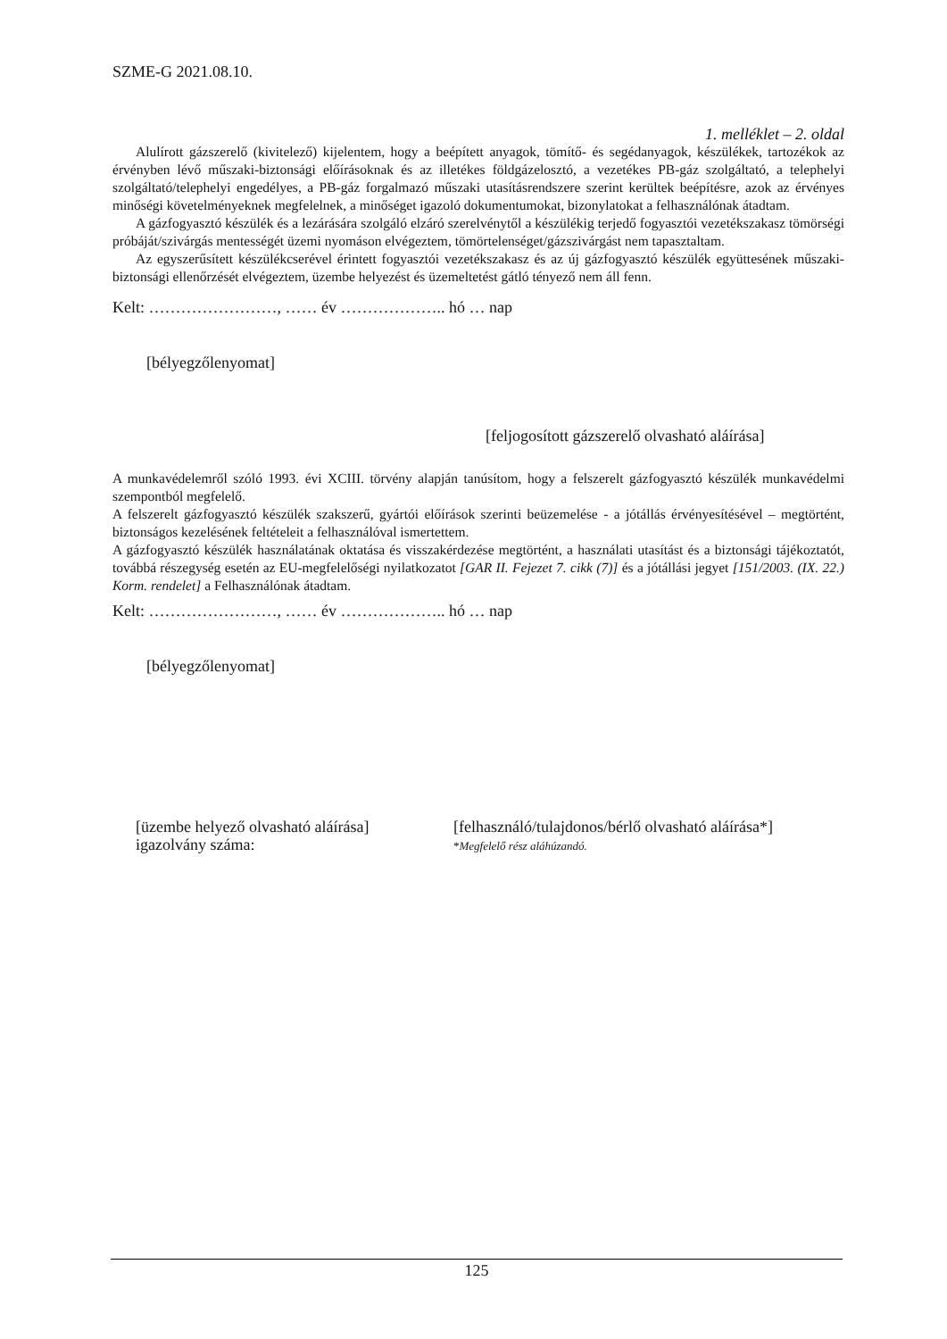SZME-G 2021.08.10.
1. melléklet – 2. oldal
Alulírott gázszerelő (kivitelező) kijelentem, hogy a beépített anyagok, tömítő- és segédanyagok, készülékek, tartozékok az érvényben lévő műszaki-biztonsági előírásoknak és az illetékes földgázelosztó, a vezetékes PB-gáz szolgáltató, a telephelyi szolgáltató/telephelyi engedélyes, a PB-gáz forgalmazó műszaki utasításrendszere szerint kerültek beépítésre, azok az érvényes minőségi követelményeknek megfelelnek, a minőséget igazoló dokumentumokat, bizonylatokat a felhasználónak átadtam.
A gázfogyasztó készülék és a lezárására szolgáló elzáró szerelvénytől a készülékig terjedő fogyasztói vezetékszakasz tömörségi próbáját/szivárgás mentességét üzemi nyomáson elvégeztem, tömörtelenséget/gázszivárgást nem tapasztaltam.
Az egyszerűsített készülékcserével érintett fogyasztói vezetékszakasz és az új gázfogyasztó készülék együttesének műszaki-biztonsági ellenőrzését elvégeztem, üzembe helyezést és üzemeltetést gátló tényező nem áll fenn.
Kelt: ……………………, …… év ……………….. hó … nap
[bélyegzőlenyomat]
[feljogosított gázszerelő olvasható aláírása]
A munkavédelemről szóló 1993. évi XCIII. törvény alapján tanúsítom, hogy a felszerelt gázfogyasztó készülék munkavédelmi szempontból megfelelő.
A felszerelt gázfogyasztó készülék szakszerű, gyártói előírások szerinti beüzemelése - a jótállás érvényesítésével – megtörtént, biztonságos kezelésének feltételeit a felhasználóval ismertettem.
A gázfogyasztó készülék használatának oktatása és visszakérdezése megtörtént, a használati utasítást és a biztonsági tájékoztatót, továbbá részegység esetén az EU-megfelelőségi nyilatkozatot [GAR II. Fejezet 7. cikk (7)] és a jótállási jegyet [151/2003. (IX. 22.) Korm. rendelet] a Felhasználónak átadtam.
Kelt: ……………………, …… év ……………….. hó … nap
[bélyegzőlenyomat]
[üzembe helyező olvasható aláírása]
igazolvány száma:
[felhasználó/tulajdonos/bérlő olvasható aláírása*]
*Megfelelő rész aláhúzandó.
125